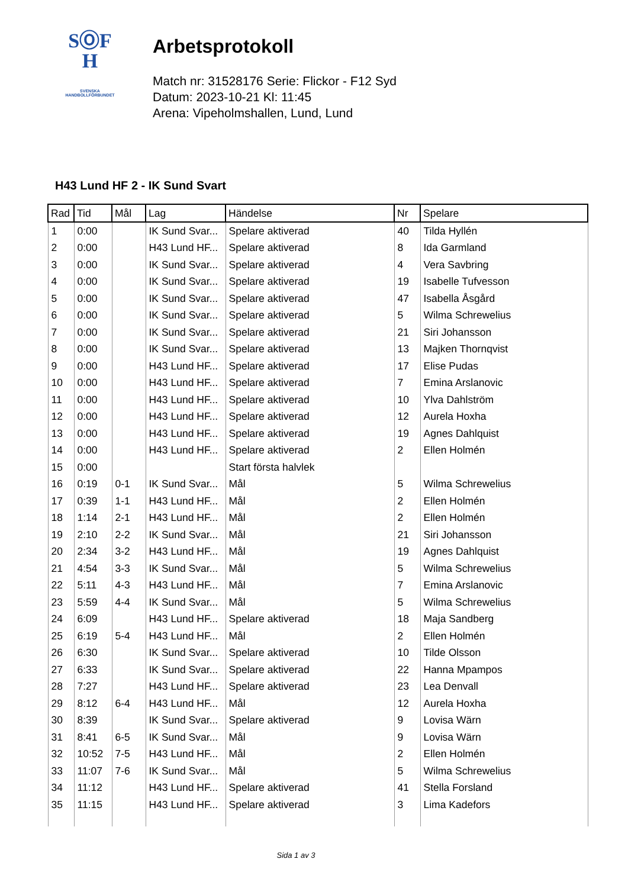SⓄF
H
SVENSKA
HANDBOLLFÖRBUNDET
Arbetsprotokoll
Match nr: 31528176 Serie: Flickor - F12 Syd
Datum: 2023-10-21 Kl: 11:45
Arena: Vipeholmshallen, Lund, Lund
H43 Lund HF 2 - IK Sund Svart
| Rad | Tid | Mål | Lag | Händelse | Nr | Spelare |
| --- | --- | --- | --- | --- | --- | --- |
| 1 | 0:00 | | IK Sund Svar... | Spelare aktiverad | 40 | Tilda Hyllén |
| 2 | 0:00 | | H43 Lund HF... | Spelare aktiverad | 8 | Ida Garmland |
| 3 | 0:00 | | IK Sund Svar... | Spelare aktiverad | 4 | Vera Savbring |
| 4 | 0:00 | | IK Sund Svar... | Spelare aktiverad | 19 | Isabelle Tufvesson |
| 5 | 0:00 | | IK Sund Svar... | Spelare aktiverad | 47 | Isabella Åsgård |
| 6 | 0:00 | | IK Sund Svar... | Spelare aktiverad | 5 | Wilma Schrewelius |
| 7 | 0:00 | | IK Sund Svar... | Spelare aktiverad | 21 | Siri Johansson |
| 8 | 0:00 | | IK Sund Svar... | Spelare aktiverad | 13 | Majken Thornqvist |
| 9 | 0:00 | | H43 Lund HF... | Spelare aktiverad | 17 | Elise Pudas |
| 10 | 0:00 | | H43 Lund HF... | Spelare aktiverad | 7 | Emina Arslanovic |
| 11 | 0:00 | | H43 Lund HF... | Spelare aktiverad | 10 | Ylva Dahlström |
| 12 | 0:00 | | H43 Lund HF... | Spelare aktiverad | 12 | Aurela Hoxha |
| 13 | 0:00 | | H43 Lund HF... | Spelare aktiverad | 19 | Agnes Dahlquist |
| 14 | 0:00 | | H43 Lund HF... | Spelare aktiverad | 2 | Ellen Holmén |
| 15 | 0:00 | | | Start första halvlek | | |
| 16 | 0:19 | 0-1 | IK Sund Svar... | Mål | 5 | Wilma Schrewelius |
| 17 | 0:39 | 1-1 | H43 Lund HF... | Mål | 2 | Ellen Holmén |
| 18 | 1:14 | 2-1 | H43 Lund HF... | Mål | 2 | Ellen Holmén |
| 19 | 2:10 | 2-2 | IK Sund Svar... | Mål | 21 | Siri Johansson |
| 20 | 2:34 | 3-2 | H43 Lund HF... | Mål | 19 | Agnes Dahlquist |
| 21 | 4:54 | 3-3 | IK Sund Svar... | Mål | 5 | Wilma Schrewelius |
| 22 | 5:11 | 4-3 | H43 Lund HF... | Mål | 7 | Emina Arslanovic |
| 23 | 5:59 | 4-4 | IK Sund Svar... | Mål | 5 | Wilma Schrewelius |
| 24 | 6:09 | | H43 Lund HF... | Spelare aktiverad | 18 | Maja Sandberg |
| 25 | 6:19 | 5-4 | H43 Lund HF... | Mål | 2 | Ellen Holmén |
| 26 | 6:30 | | IK Sund Svar... | Spelare aktiverad | 10 | Tilde Olsson |
| 27 | 6:33 | | IK Sund Svar... | Spelare aktiverad | 22 | Hanna Mpampos |
| 28 | 7:27 | | H43 Lund HF... | Spelare aktiverad | 23 | Lea Denvall |
| 29 | 8:12 | 6-4 | H43 Lund HF... | Mål | 12 | Aurela Hoxha |
| 30 | 8:39 | | IK Sund Svar... | Spelare aktiverad | 9 | Lovisa Wärn |
| 31 | 8:41 | 6-5 | IK Sund Svar... | Mål | 9 | Lovisa Wärn |
| 32 | 10:52 | 7-5 | H43 Lund HF... | Mål | 2 | Ellen Holmén |
| 33 | 11:07 | 7-6 | IK Sund Svar... | Mål | 5 | Wilma Schrewelius |
| 34 | 11:12 | | H43 Lund HF... | Spelare aktiverad | 41 | Stella Forsland |
| 35 | 11:15 | | H43 Lund HF... | Spelare aktiverad | 3 | Lima Kadefors |
Sida 1 av 3